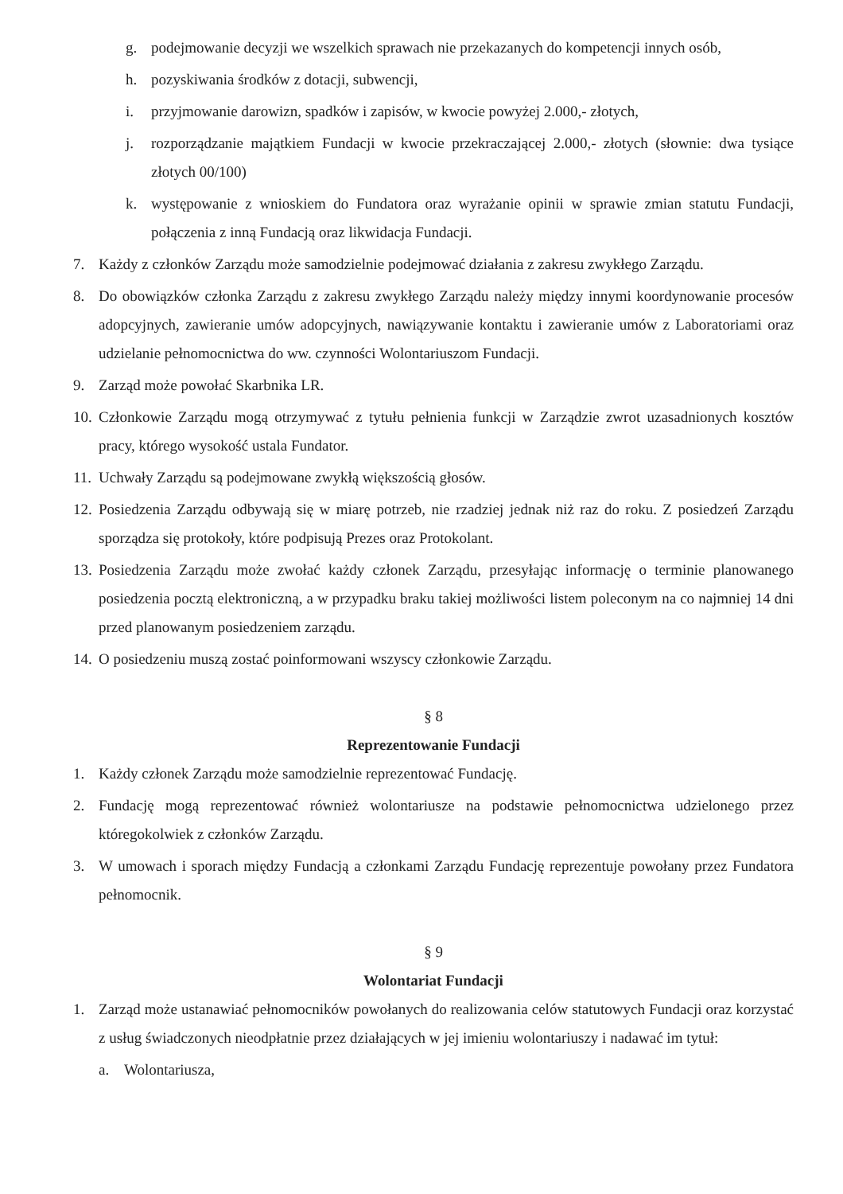g. podejmowanie decyzji we wszelkich sprawach nie przekazanych do kompetencji innych osób,
h. pozyskiwania środków z dotacji, subwencji,
i. przyjmowanie darowizn, spadków i zapisów, w kwocie powyżej 2.000,- złotych,
j. rozporządzanie majątkiem Fundacji w kwocie przekraczającej 2.000,- złotych (słownie: dwa tysiące złotych 00/100)
k. występowanie z wnioskiem do Fundatora oraz wyrażanie opinii w sprawie zmian statutu Fundacji, połączenia z inną Fundacją oraz likwidacja Fundacji.
7. Każdy z członków Zarządu może samodzielnie podejmować działania z zakresu zwykłego Zarządu.
8. Do obowiązków członka Zarządu z zakresu zwykłego Zarządu należy między innymi koordynowanie procesów adopcyjnych, zawieranie umów adopcyjnych, nawiązywanie kontaktu i zawieranie umów z Laboratoriami oraz udzielanie pełnomocnictwa do ww. czynności Wolontariuszom Fundacji.
9. Zarząd może powołać Skarbnika LR.
10. Członkowie Zarządu mogą otrzymywać z tytułu pełnienia funkcji w Zarządzie zwrot uzasadnionych kosztów pracy, którego wysokość ustala Fundator.
11. Uchwały Zarządu są podejmowane zwykłą większością głosów.
12. Posiedzenia Zarządu odbywają się w miarę potrzeb, nie rzadziej jednak niż raz do roku. Z posiedzeń Zarządu sporządza się protokoły, które podpisują Prezes oraz Protokolant.
13. Posiedzenia Zarządu może zwołać każdy członek Zarządu, przesyłając informację o terminie planowanego posiedzenia pocztą elektroniczną, a w przypadku braku takiej możliwości listem poleconym na co najmniej 14 dni przed planowanym posiedzeniem zarządu.
14. O posiedzeniu muszą zostać poinformowani wszyscy członkowie Zarządu.
§ 8
Reprezentowanie Fundacji
1. Każdy członek Zarządu może samodzielnie reprezentować Fundację.
2. Fundację mogą reprezentować również wolontariusze na podstawie pełnomocnictwa udzielonego przez któregokolwiek z członków Zarządu.
3. W umowach i sporach między Fundacją a członkami Zarządu Fundację reprezentuje powołany przez Fundatora pełnomocnik.
§ 9
Wolontariat Fundacji
1. Zarząd może ustanawiać pełnomocników powołanych do realizowania celów statutowych Fundacji oraz korzystać z usług świadczonych nieodpłatnie przez działających w jej imieniu wolontariuszy i nadawać im tytuł:
a. Wolontariusza,